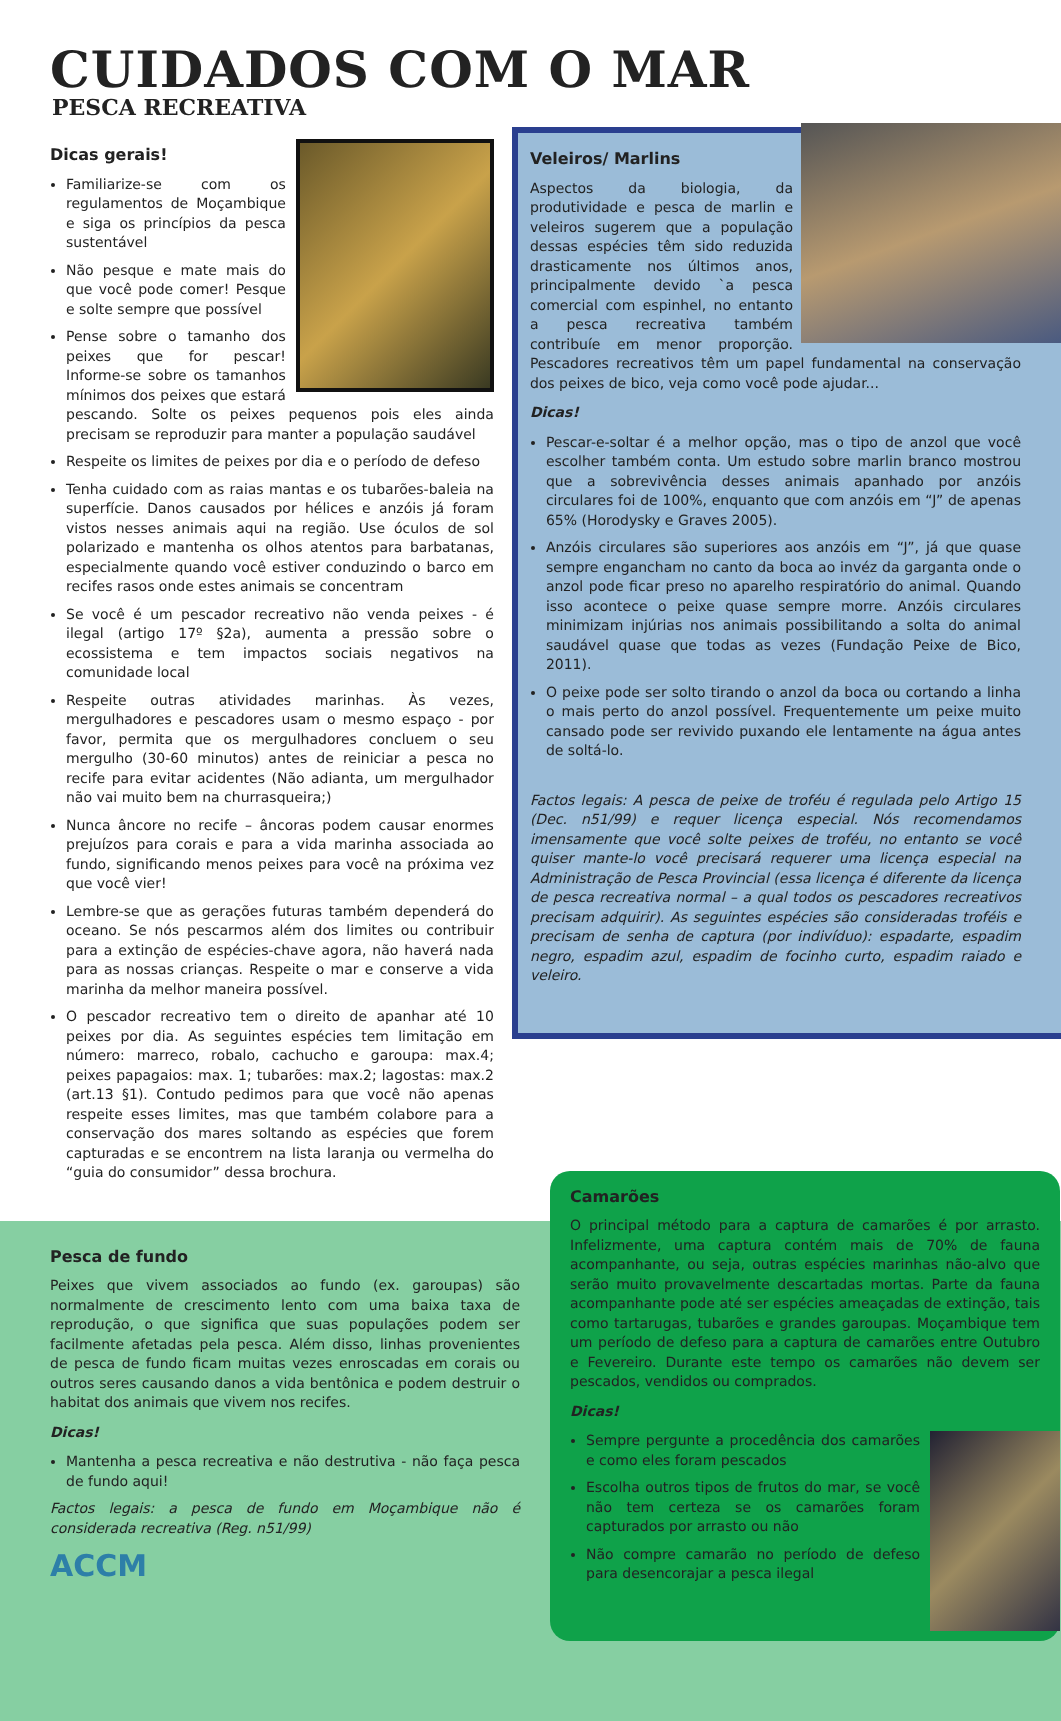CUIDADOS COM O MAR
PESCA RECREATIVA
Dicas gerais!
Familiarize-se com os regulamentos de Moçambique e siga os princípios da pesca sustentável
Não pesque e mate mais do que você pode comer! Pesque e solte sempre que possível
Pense sobre o tamanho dos peixes que for pescar! Informe-se sobre os tamanhos mínimos dos peixes que estará pescando. Solte os peixes pequenos pois eles ainda precisam se reproduzir para manter a população saudável
Respeite os limites de peixes por dia e o período de defeso
Tenha cuidado com as raias mantas e os tubarões-baleia na superfície. Danos causados por hélices e anzóis já foram vistos nesses animais aqui na região. Use óculos de sol polarizado e mantenha os olhos atentos para barbatanas, especialmente quando você estiver conduzindo o barco em recifes rasos onde estes animais se concentram
Se você é um pescador recreativo não venda peixes - é ilegal (artigo 17º §2a), aumenta a pressão sobre o ecossistema e tem impactos sociais negativos na comunidade local
Respeite outras atividades marinhas. Às vezes, mergulhadores e pescadores usam o mesmo espaço - por favor, permita que os mergulhadores concluem o seu mergulho (30-60 minutos) antes de reiniciar a pesca no recife para evitar acidentes (Não adianta, um mergulhador não vai muito bem na churrasqueira;)
Nunca âncore no recife – âncoras podem causar enormes prejuízos para corais e para a vida marinha associada ao fundo, significando menos peixes para você na próxima vez que você vier!
Lembre-se que as gerações futuras também dependerá do oceano. Se nós pescarmos além dos limites ou contribuir para a extinção de espécies-chave agora, não haverá nada para as nossas crianças. Respeite o mar e conserve a vida marinha da melhor maneira possível.
O pescador recreativo tem o direito de apanhar até 10 peixes por dia. As seguintes espécies tem limitação em número: marreco, robalo, cachucho e garoupa: max.4; peixes papagaios: max. 1; tubarões: max.2; lagostas: max.2 (art.13 §1). Contudo pedimos para que você não apenas respeite esses limites, mas que também colabore para a conservação dos mares soltando as espécies que forem capturadas e se encontrem na lista laranja ou vermelha do “guia do consumidor” dessa brochura.
Veleiros/ Marlins
Aspectos da biologia, da produtividade e pesca de marlin e veleiros sugerem que a população dessas espécies têm sido reduzida drasticamente nos últimos anos, principalmente devido `a pesca comercial com espinhel, no entanto a pesca recreativa também contribuíe em menor proporção. Pescadores recreativos têm um papel fundamental na conservação dos peixes de bico, veja como você pode ajudar...
Dicas!
Pescar-e-soltar é a melhor opção, mas o tipo de anzol que você escolher também conta. Um estudo sobre marlin branco mostrou que a sobrevivência desses animais apanhado por anzóis circulares foi de 100%, enquanto que com anzóis em “J” de apenas 65% (Horodysky e Graves 2005).
Anzóis circulares são superiores aos anzóis em “J”, já que quase sempre engancham no canto da boca ao invéz da garganta onde o anzol pode ficar preso no aparelho respiratório do animal. Quando isso acontece o peixe quase sempre morre. Anzóis circulares minimizam injúrias nos animais possibilitando a solta do animal saudável quase que todas as vezes (Fundação Peixe de Bico, 2011).
O peixe pode ser solto tirando o anzol da boca ou cortando a linha o mais perto do anzol possível. Frequentemente um peixe muito cansado pode ser revivido puxando ele lentamente na água antes de soltá-lo.
Factos legais: A pesca de peixe de troféu é regulada pelo Artigo 15 (Dec. n51/99) e requer licença especial. Nós recomendamos imensamente que você solte peixes de troféu, no entanto se você quiser mante-lo você precisará requerer uma licença especial na Administração de Pesca Provincial (essa licença é diferente da licença de pesca recreativa normal – a qual todos os pescadores recreativos precisam adquirir). As seguintes espécies são consideradas troféis e precisam de senha de captura (por indivíduo): espadarte, espadim negro, espadim azul, espadim de focinho curto, espadim raiado e veleiro.
Pesca de fundo
Peixes que vivem associados ao fundo (ex. garoupas) são normalmente de crescimento lento com uma baixa taxa de reprodução, o que significa que suas populações podem ser facilmente afetadas pela pesca. Além disso, linhas provenientes de pesca de fundo ficam muitas vezes enroscadas em corais ou outros seres causando danos a vida bentônica e podem destruir o habitat dos animais que vivem nos recifes.
Dicas!
Mantenha a pesca recreativa e não destrutiva - não faça pesca de fundo aqui!
Factos legais: a pesca de fundo em Moçambique não é considerada recreativa (Reg. n51/99)
ACCM
Camarões
O principal método para a captura de camarões é por arrasto. Infelizmente, uma captura contém mais de 70% de fauna acompanhante, ou seja, outras espécies marinhas não-alvo que serão muito provavelmente descartadas mortas. Parte da fauna acompanhante pode até ser espécies ameaçadas de extinção, tais como tartarugas, tubarões e grandes garoupas. Moçambique tem um período de defeso para a captura de camarões entre Outubro e Fevereiro. Durante este tempo os camarões não devem ser pescados, vendidos ou comprados.
Dicas!
Sempre pergunte a procedência dos camarões e como eles foram pescados
Escolha outros tipos de frutos do mar, se você não tem certeza se os camarões foram capturados por arrasto ou não
Não compre camarão no período de defeso para desencorajar a pesca ilegal